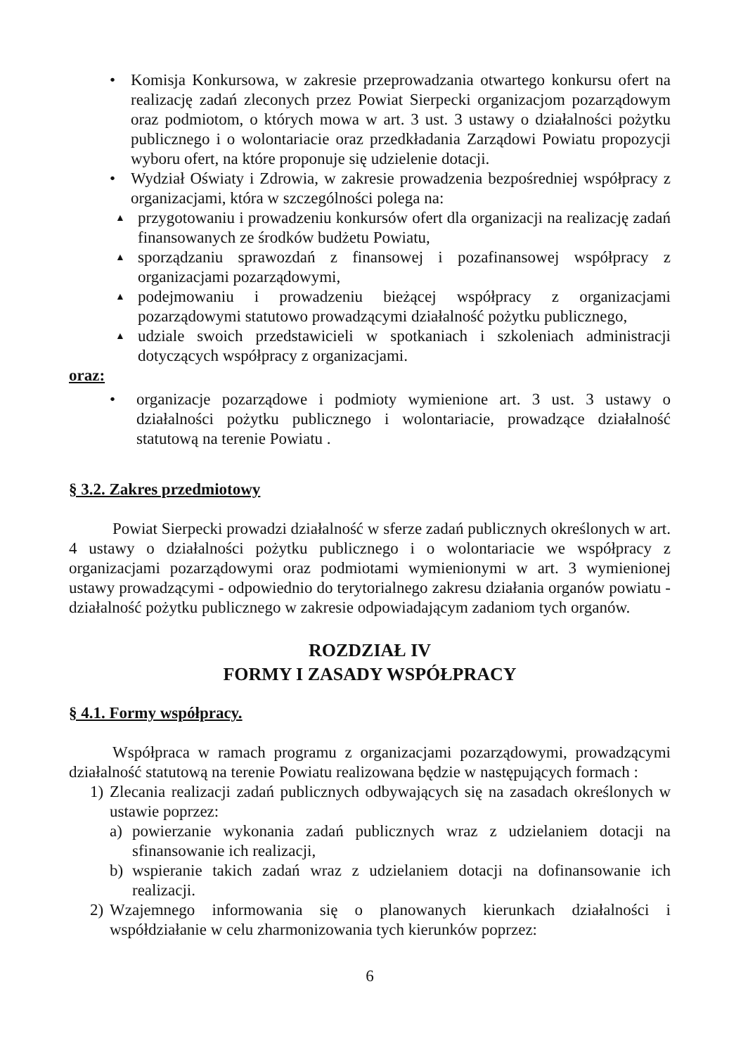• Komisja Konkursowa, w zakresie przeprowadzania otwartego konkursu ofert na realizację zadań zleconych przez Powiat Sierpecki organizacjom pozarządowym oraz podmiotom, o których mowa w art. 3 ust. 3 ustawy o działalności pożytku publicznego i o wolontariacie oraz przedkładania Zarządowi Powiatu propozycji wyboru ofert, na które proponuje się udzielenie dotacji.
• Wydział Oświaty i Zdrowia, w zakresie prowadzenia bezpośredniej współpracy z organizacjami, która w szczególności polega na:
▲
przygotowaniu i prowadzeniu konkursów ofert dla organizacji na realizację zadań finansowanych ze środków budżetu Powiatu,
▲
sporządzaniu sprawozdań z finansowej i pozafinansowej współpracy z organizacjami pozarządowymi,
▲
podejmowaniu i prowadzeniu bieżącej współpracy z organizacjami pozarządowymi statutowo prowadzącymi działalność pożytku publicznego,
▲
udziale swoich przedstawicieli w spotkaniach i szkoleniach administracji dotyczących współpracy z organizacjami.
oraz:
• organizacje pozarządowe i podmioty wymienione art. 3 ust. 3 ustawy o działalności pożytku publicznego i wolontariacie, prowadzące działalność statutową na terenie Powiatu .
§ 3.2. Zakres przedmiotowy
Powiat Sierpecki prowadzi działalność w sferze zadań publicznych określonych w art. 4 ustawy o działalności pożytku publicznego i o wolontariacie we współpracy z organizacjami pozarządowymi oraz podmiotami wymienionymi w art. 3 wymienionej ustawy prowadzącymi - odpowiednio do terytorialnego zakresu działania organów powiatu - działalność pożytku publicznego w zakresie odpowiadającym zadaniom tych organów.
ROZDZIAŁ IV
FORMY I ZASADY WSPÓŁPRACY
§ 4.1. Formy współpracy.
Współpraca w ramach programu z organizacjami pozarządowymi, prowadzącymi działalność statutową na terenie Powiatu realizowana będzie w następujących formach :
1) Zlecania realizacji zadań publicznych odbywających się na zasadach określonych w ustawie poprzez:
a) powierzanie wykonania zadań publicznych wraz z udzielaniem dotacji na sfinansowanie ich realizacji,
b) wspieranie takich zadań wraz z udzielaniem dotacji na dofinansowanie ich realizacji.
2) Wzajemnego informowania się o planowanych kierunkach działalności i współdziałanie w celu zharmonizowania tych kierunków poprzez:
6